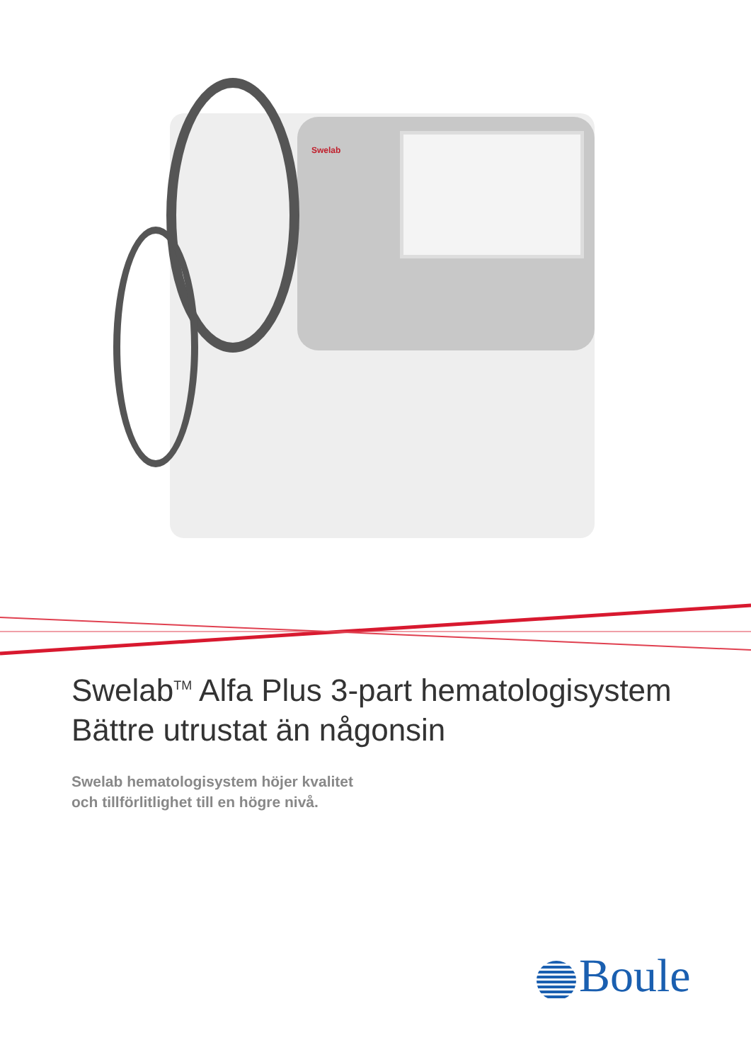Swelab
Swelab<sup>TM</sup> Alfa Plus 3-part hematologisystem
Bättre utrustat än någonsin
Swelab hematologisystem höjer kvalitet
och tillförlitlighet till en högre nivå.
Boule